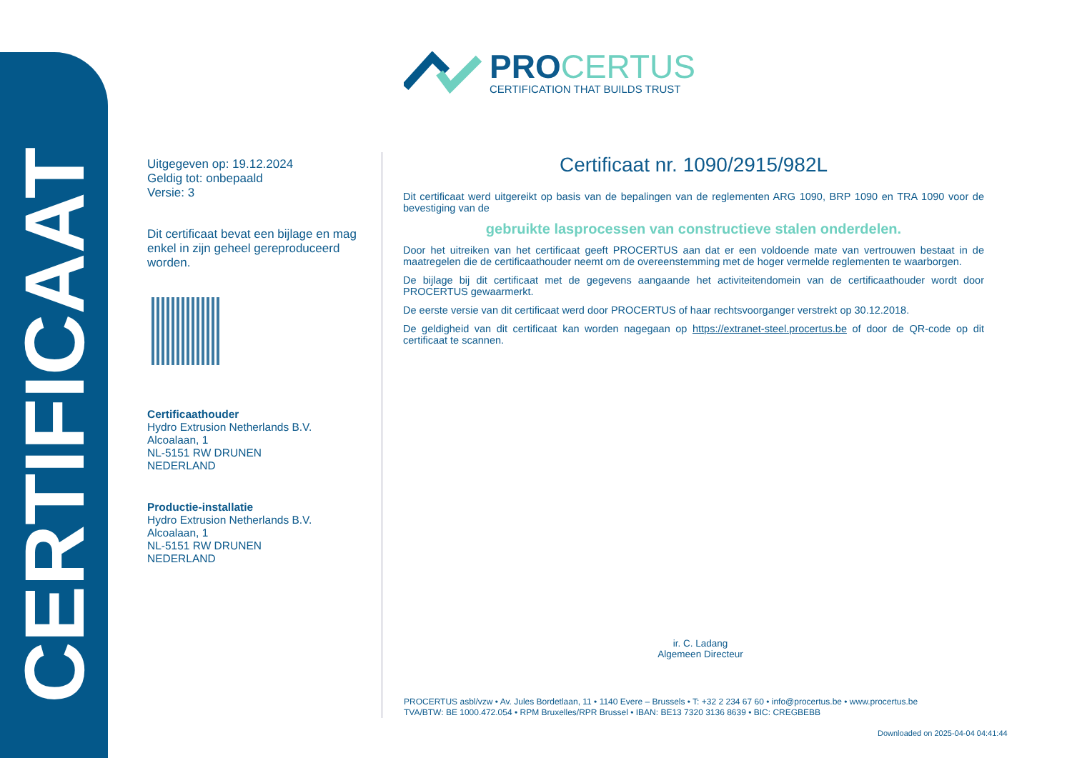CERTIFICAAT
PROCERTUS
CERTIFICATION THAT BUILDS TRUST
Uitgegeven op: 19.12.2024
Geldig tot: onbepaald
Versie: 3
Dit certificaat bevat een bijlage en mag enkel in zijn geheel gereproduceerd worden.
Certificaathouder
Hydro Extrusion Netherlands B.V.
Alcoalaan, 1
NL-5151 RW DRUNEN
NEDERLAND
Productie-installatie
Hydro Extrusion Netherlands B.V.
Alcoalaan, 1
NL-5151 RW DRUNEN
NEDERLAND
Certificaat nr. 1090/2915/982L
Dit certificaat werd uitgereikt op basis van de bepalingen van de reglementen ARG 1090, BRP 1090 en TRA 1090 voor de bevestiging van de
gebruikte lasprocessen van constructieve stalen onderdelen.
Door het uitreiken van het certificaat geeft PROCERTUS aan dat er een voldoende mate van vertrouwen bestaat in de maatregelen die de certificaathouder neemt om de overeenstemming met de hoger vermelde reglementen te waarborgen.
De bijlage bij dit certificaat met de gegevens aangaande het activiteitendomein van de certificaathouder wordt door PROCERTUS gewaarmerkt.
De eerste versie van dit certificaat werd door PROCERTUS of haar rechtsvoorganger verstrekt op 30.12.2018.
De geldigheid van dit certificaat kan worden nagegaan op https://extranet-steel.procertus.be of door de QR-code op dit certificaat te scannen.
ir. C. Ladang
Algemeen Directeur
PROCERTUS asbl/vzw • Av. Jules Bordetlaan, 11 • 1140 Evere – Brussels • T: +32 2 234 67 60 • info@procertus.be • www.procertus.be
TVA/BTW: BE 1000.472.054 • RPM Bruxelles/RPR Brussel • IBAN: BE13 7320 3136 8639 • BIC: CREGBEBB
Downloaded on 2025-04-04 04:41:44